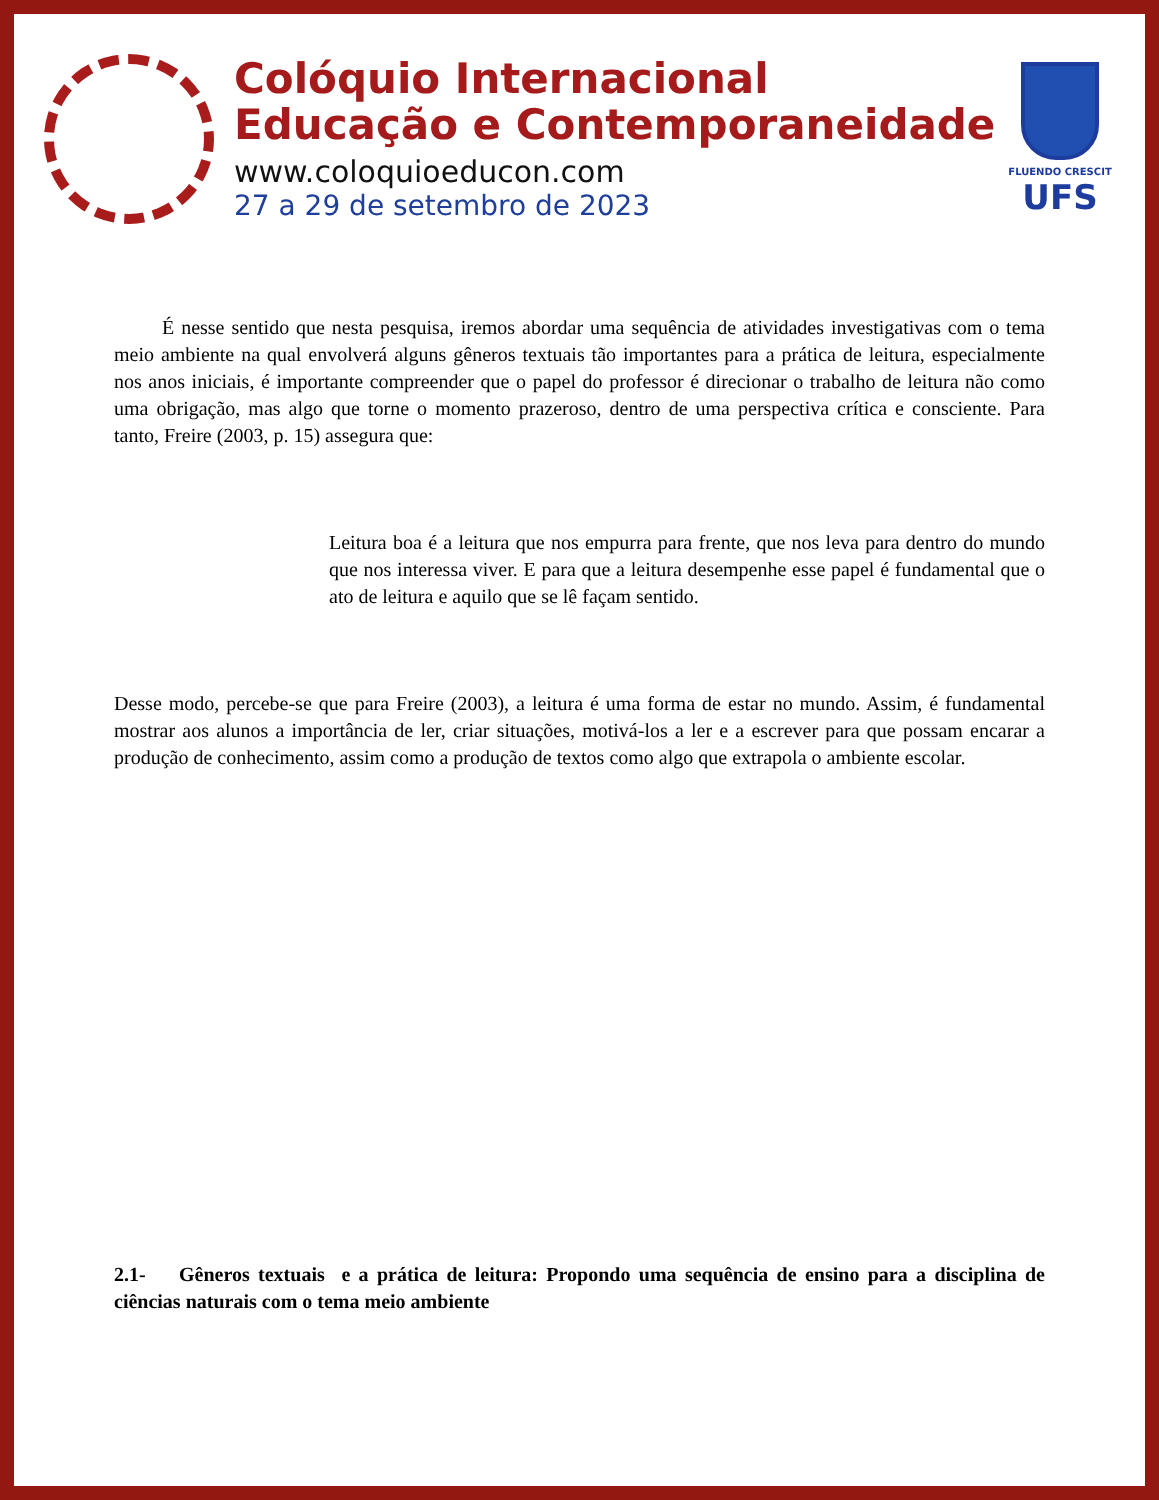Colóquio Internacional
Educação e Contemporaneidade
www.coloquioeducon.com
27 a 29 de setembro de 2023
FLUENDO CRESCIT
UFS
É nesse sentido que nesta pesquisa, iremos abordar uma sequência de atividades investigativas com o tema meio ambiente na qual envolverá alguns gêneros textuais tão importantes para a prática de leitura, especialmente nos anos iniciais, é importante compreender que o papel do professor é direcionar o trabalho de leitura não como uma obrigação, mas algo que torne o momento prazeroso, dentro de uma perspectiva crítica e consciente. Para tanto, Freire (2003, p. 15) assegura que:
Leitura boa é a leitura que nos empurra para frente, que nos leva para dentro do mundo que nos interessa viver. E para que a leitura desempenhe esse papel é fundamental que o ato de leitura e aquilo que se lê façam sentido.
Desse modo, percebe-se que para Freire (2003), a leitura é uma forma de estar no mundo. Assim, é fundamental mostrar aos alunos a importância de ler, criar situações, motivá-los a ler e a escrever para que possam encarar a produção de conhecimento, assim como a produção de textos como algo que extrapola o ambiente escolar.
2.1- Gêneros textuais e a prática de leitura: Propondo uma sequência de ensino para a disciplina de ciências naturais com o tema meio ambiente